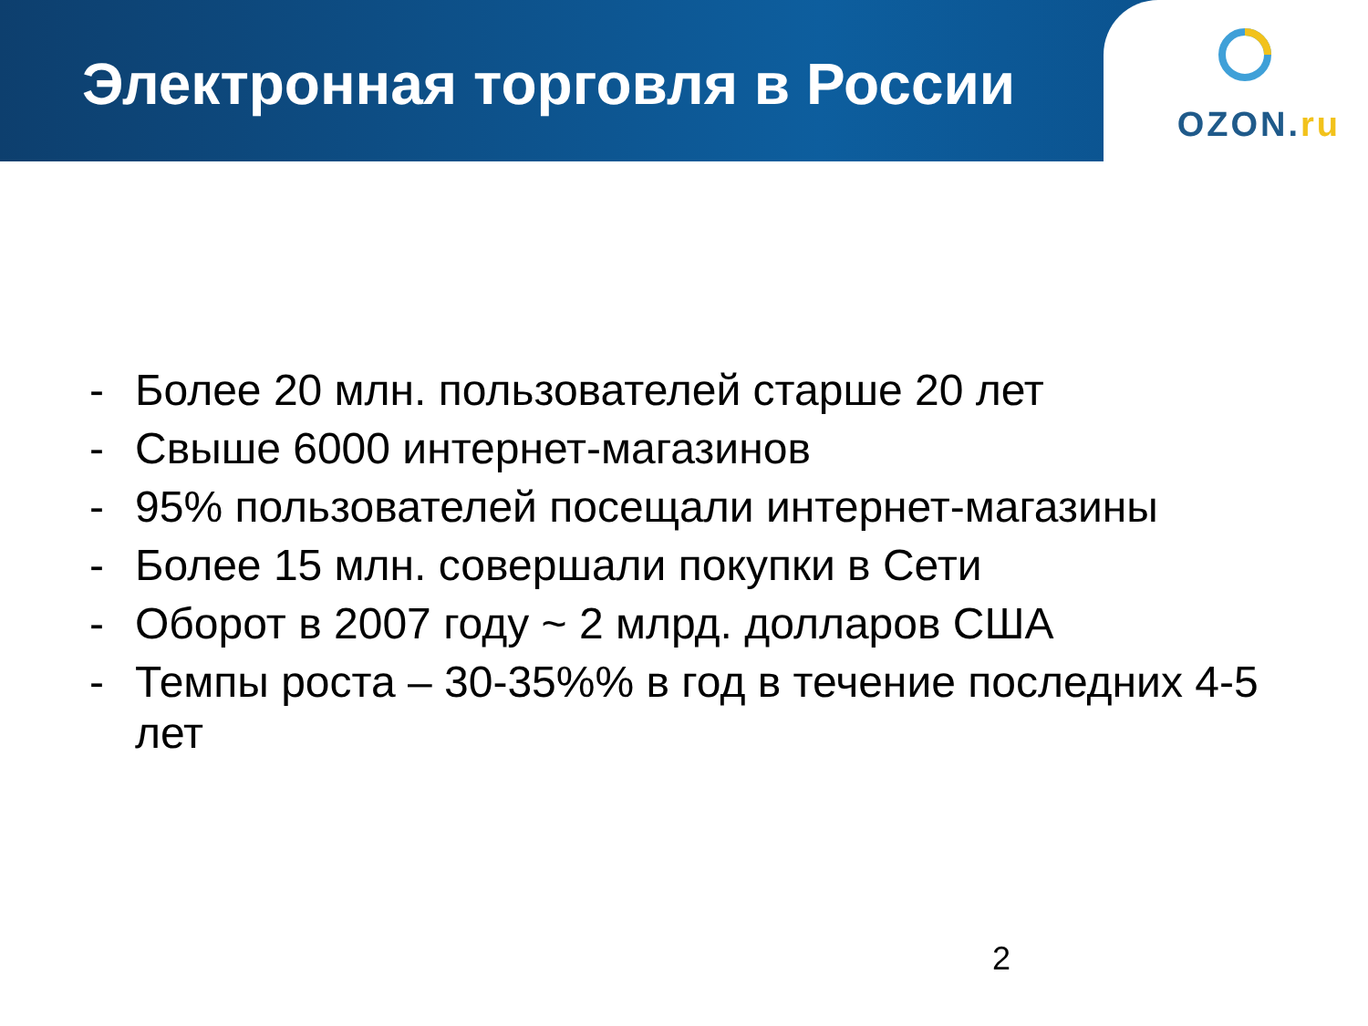Электронная торговля в России
OZON.ru
- Более 20 млн. пользователей старше 20 лет
- Свыше 6000 интернет-магазинов
- 95% пользователей посещали интернет-магазины
- Более 15 млн. совершали покупки в Сети
- Оборот в 2007 году ~ 2 млрд. долларов США
- Темпы роста – 30-35%% в год в течение последних 4-5 лет
2